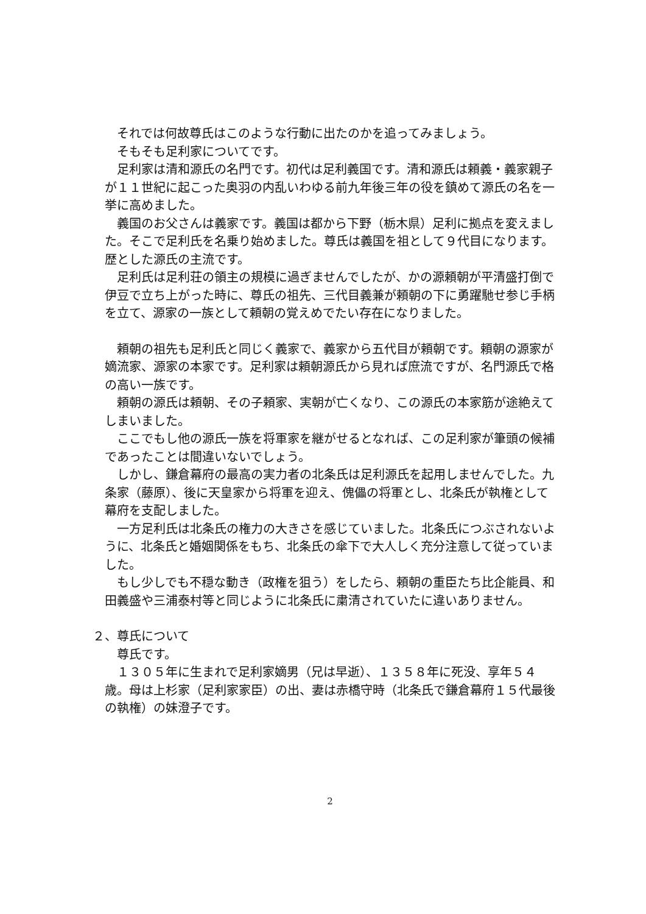それでは何故尊氏はこのような行動に出たのかを追ってみましょう。
そもそも足利家についてです。
足利家は清和源氏の名門です。初代は足利義国です。清和源氏は頼義・義家親子が１１世紀に起こった奥羽の内乱いわゆる前九年後三年の役を鎮めて源氏の名を一挙に高めました。
義国のお父さんは義家です。義国は都から下野（栃木県）足利に拠点を変えました。そこで足利氏を名乗り始めました。尊氏は義国を祖として９代目になります。歴とした源氏の主流です。
足利氏は足利荘の領主の規模に過ぎませんでしたが、かの源頼朝が平清盛打倒で伊豆で立ち上がった時に、尊氏の祖先、三代目義兼が頼朝の下に勇躍馳せ参じ手柄を立て、源家の一族として頼朝の覚えめでたい存在になりました。
頼朝の祖先も足利氏と同じく義家で、義家から五代目が頼朝です。頼朝の源家が嫡流家、源家の本家です。足利家は頼朝源氏から見れば庶流ですが、名門源氏で格の高い一族です。
頼朝の源氏は頼朝、その子頼家、実朝が亡くなり、この源氏の本家筋が途絶えてしまいました。
ここでもし他の源氏一族を将軍家を継がせるとなれば、この足利家が筆頭の候補であったことは間違いないでしょう。
しかし、鎌倉幕府の最高の実力者の北条氏は足利源氏を起用しませんでした。九条家（藤原）、後に天皇家から将軍を迎え、傀儡の将軍とし、北条氏が執権として幕府を支配しました。
一方足利氏は北条氏の権力の大きさを感じていました。北条氏につぶされないように、北条氏と婚姻関係をもち、北条氏の傘下で大人しく充分注意して従っていました。
もし少しでも不穏な動き（政権を狙う）をしたら、頼朝の重臣たち比企能員、和田義盛や三浦泰村等と同じように北条氏に粛清されていたに違いありません。
２、尊氏について
尊氏です。
１３０５年に生まれで足利家嫡男（兄は早逝）、１３５８年に死没、享年５４歳。母は上杉家（足利家家臣）の出、妻は赤橋守時（北条氏で鎌倉幕府１５代最後の執権）の妹澄子です。
2